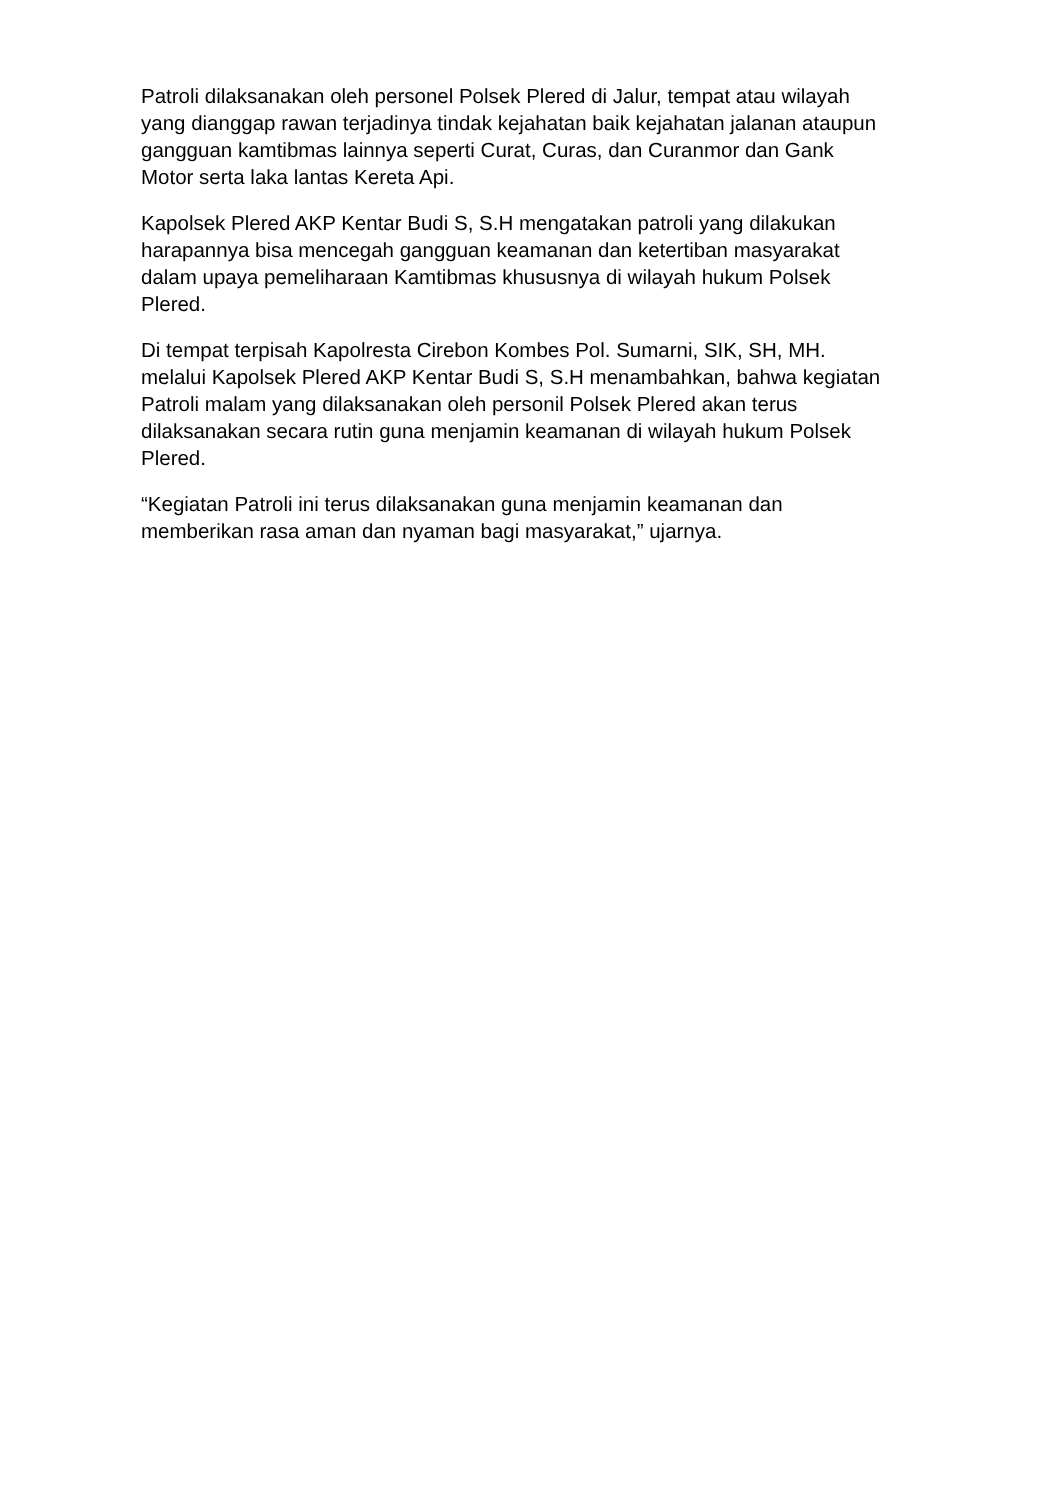Patroli dilaksanakan oleh personel Polsek Plered di Jalur, tempat atau wilayah
yang dianggap rawan terjadinya tindak kejahatan baik kejahatan jalanan ataupun
gangguan kamtibmas lainnya seperti Curat, Curas, dan Curanmor dan Gank
Motor serta laka lantas Kereta Api.
Kapolsek Plered AKP Kentar Budi S, S.H mengatakan patroli yang dilakukan
harapannya bisa mencegah gangguan keamanan dan ketertiban masyarakat
dalam upaya pemeliharaan Kamtibmas khususnya di wilayah hukum Polsek
Plered.
Di tempat terpisah Kapolresta Cirebon Kombes Pol. Sumarni, SIK, SH, MH.
melalui Kapolsek Plered AKP Kentar Budi S, S.H menambahkan, bahwa kegiatan
Patroli malam yang dilaksanakan oleh personil Polsek Plered akan terus
dilaksanakan secara rutin guna menjamin keamanan di wilayah hukum Polsek
Plered.
“Kegiatan Patroli ini terus dilaksanakan guna menjamin keamanan dan
memberikan rasa aman dan nyaman bagi masyarakat,” ujarnya.